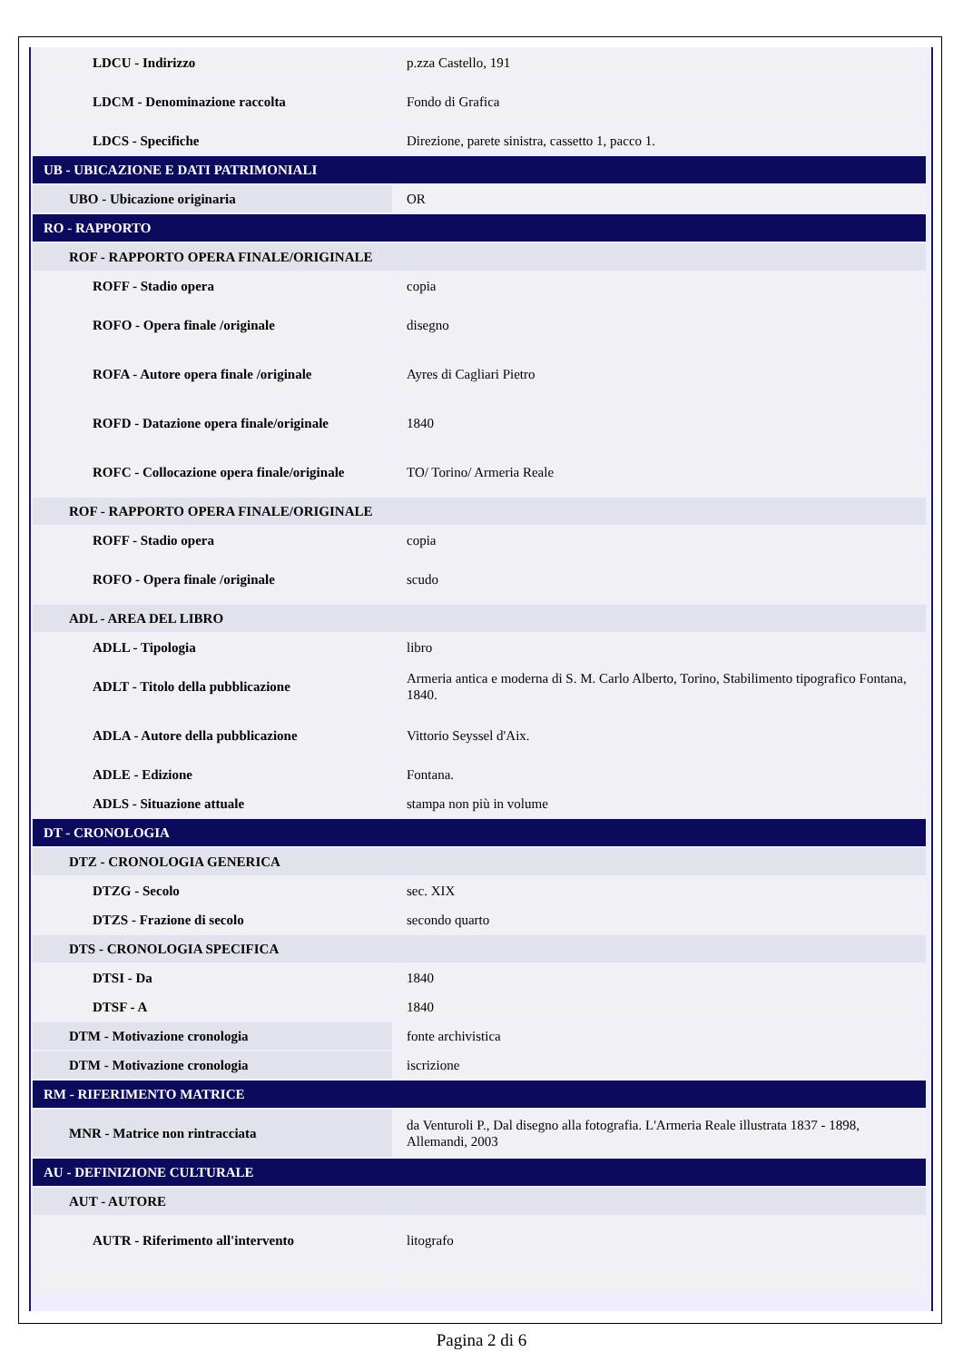| LDCU - Indirizzo | p.zza Castello, 191 |
| LDCM - Denominazione raccolta | Fondo di Grafica |
| LDCS - Specifiche | Direzione, parete sinistra, cassetto 1, pacco 1. |
| UB - UBICAZIONE E DATI PATRIMONIALI | |
| UBO - Ubicazione originaria | OR |
| RO - RAPPORTO | |
| ROF - RAPPORTO OPERA FINALE/ORIGINALE | |
| ROFF - Stadio opera | copia |
| ROFO - Opera finale /originale | disegno |
| ROFA - Autore opera finale /originale | Ayres di Cagliari Pietro |
| ROFD - Datazione opera finale/originale | 1840 |
| ROFC - Collocazione opera finale/originale | TO/ Torino/ Armeria Reale |
| ROF - RAPPORTO OPERA FINALE/ORIGINALE | |
| ROFF - Stadio opera | copia |
| ROFO - Opera finale /originale | scudo |
| ADL - AREA DEL LIBRO | |
| ADLL - Tipologia | libro |
| ADLT - Titolo della pubblicazione | Armeria antica e moderna di S. M. Carlo Alberto, Torino, Stabilimento tipografico Fontana, 1840. |
| ADLA - Autore della pubblicazione | Vittorio Seyssel d'Aix. |
| ADLE - Edizione | Fontana. |
| ADLS - Situazione attuale | stampa non più in volume |
| DT - CRONOLOGIA | |
| DTZ - CRONOLOGIA GENERICA | |
| DTZG - Secolo | sec. XIX |
| DTZS - Frazione di secolo | secondo quarto |
| DTS - CRONOLOGIA SPECIFICA | |
| DTSI - Da | 1840 |
| DTSF - A | 1840 |
| DTM - Motivazione cronologia | fonte archivistica |
| DTM - Motivazione cronologia | iscrizione |
| RM - RIFERIMENTO MATRICE | |
| MNR - Matrice non rintracciata | da Venturoli P., Dal disegno alla fotografia. L'Armeria Reale illustrata 1837 - 1898, Allemandi, 2003 |
| AU - DEFINIZIONE CULTURALE | |
| AUT - AUTORE | |
| AUTR - Riferimento all'intervento | litografo |
Pagina 2 di 6